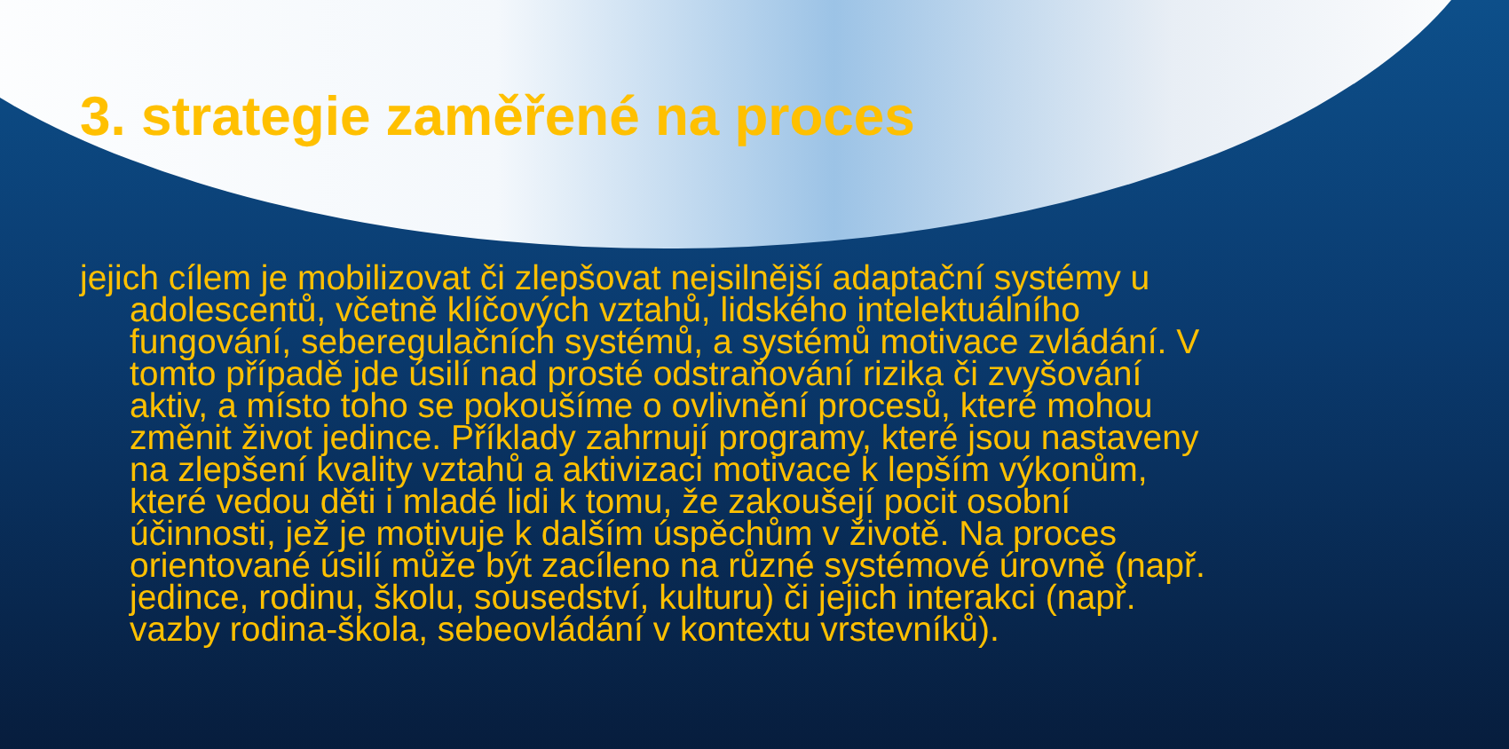3. strategie zaměřené na proces
jejich cílem je mobilizovat či zlepšovat nejsilnější adaptační systémy u adolescentů, včetně klíčových vztahů, lidského intelektuálního fungování, seberegulačních systémů, a systémů motivace zvládání. V tomto případě jde úsilí nad prosté odstraňování rizika či zvyšování aktiv, a místo toho se pokoušíme o ovlivnění procesů, které mohou změnit život jedince. Příklady zahrnují programy, které jsou nastaveny na zlepšení kvality vztahů a aktivizaci motivace k lepším výkonům, které vedou děti i mladé lidi k tomu, že zakoušejí pocit osobní účinnosti, jež je motivuje k dalším úspěchům v životě. Na proces orientované úsilí může být zacíleno na různé systémové úrovně (např. jedince, rodinu, školu, sousedství, kulturu) či jejich interakci (např. vazby rodina-škola, sebeovládání v kontextu vrstevníků).